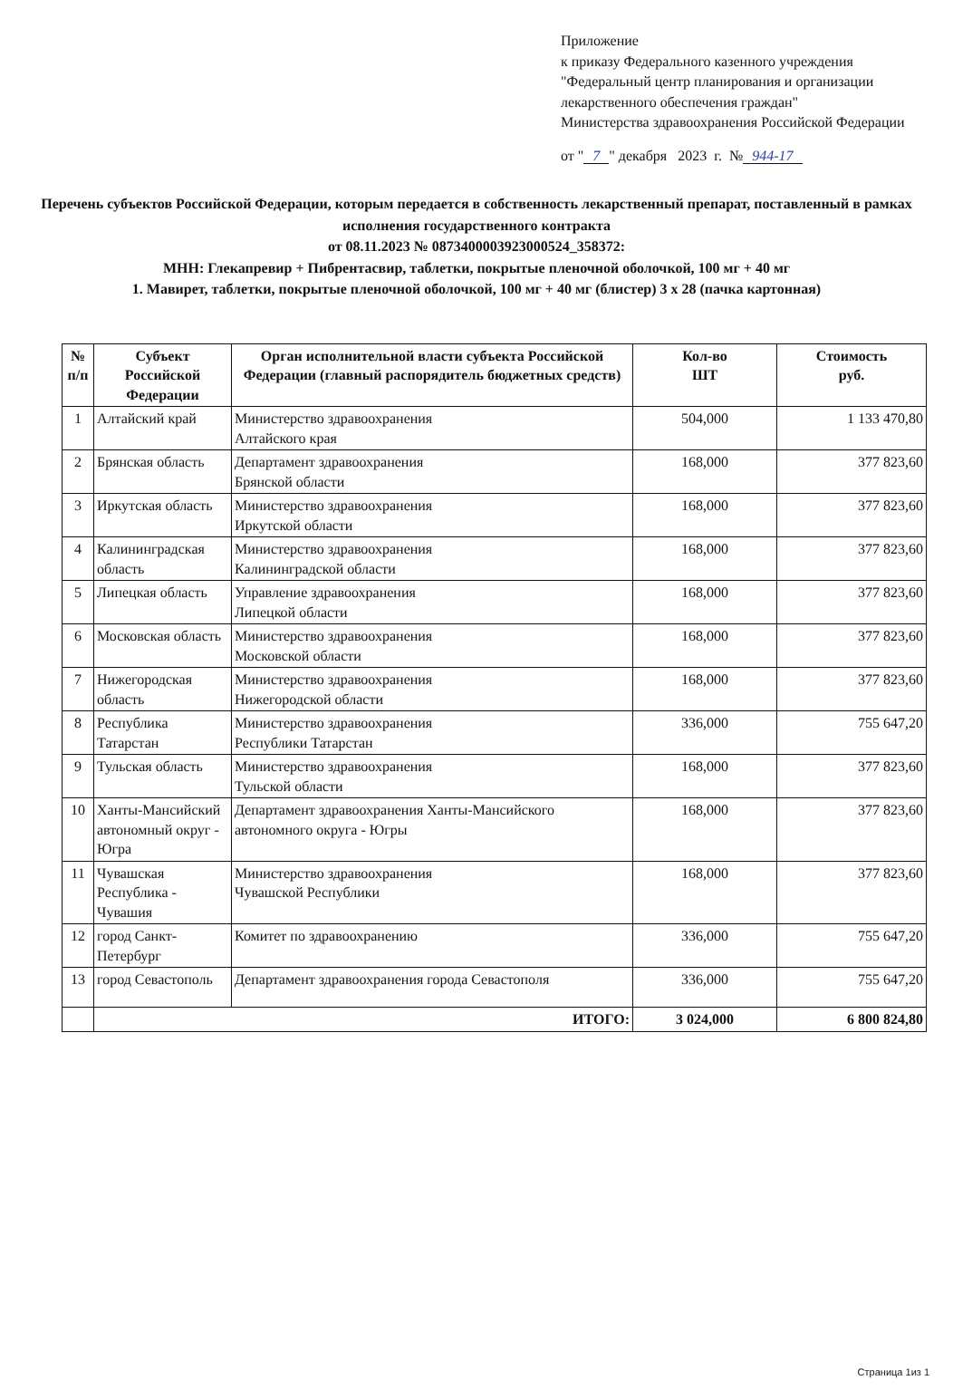Приложение
к приказу Федерального казенного учреждения
"Федеральный центр планирования и организации лекарственного обеспечения граждан"
Министерства здравоохранения Российской Федерации
от " 7 " декабря 2023 г. № 944-17
Перечень субъектов Российской Федерации, которым передается в собственность лекарственный препарат, поставленный в рамках исполнения государственного контракта
от 08.11.2023 № 0873400003923000524_358372:
МНН: Глекапревир + Пибрентасвир, таблетки, покрытые пленочной оболочкой, 100 мг + 40 мг
1. Мавирет, таблетки, покрытые пленочной оболочкой, 100 мг + 40 мг (блистер) 3 х 28 (пачка картонная)
| № п/п | Субъект Российской Федерации | Орган исполнительной власти субъекта Российской Федерации (главный распорядитель бюджетных средств) | Кол-во ШТ | Стоимость руб. |
| --- | --- | --- | --- | --- |
| 1 | Алтайский край | Министерство здравоохранения Алтайского края | 504,000 | 1 133 470,80 |
| 2 | Брянская область | Департамент здравоохранения Брянской области | 168,000 | 377 823,60 |
| 3 | Иркутская область | Министерство здравоохранения Иркутской области | 168,000 | 377 823,60 |
| 4 | Калининградская область | Министерство здравоохранения Калининградской области | 168,000 | 377 823,60 |
| 5 | Липецкая область | Управление здравоохранения Липецкой области | 168,000 | 377 823,60 |
| 6 | Московская область | Министерство здравоохранения Московской области | 168,000 | 377 823,60 |
| 7 | Нижегородская область | Министерство здравоохранения Нижегородской области | 168,000 | 377 823,60 |
| 8 | Республика Татарстан | Министерство здравоохранения Республики Татарстан | 336,000 | 755 647,20 |
| 9 | Тульская область | Министерство здравоохранения Тульской области | 168,000 | 377 823,60 |
| 10 | Ханты-Мансийский автономный округ - Югра | Департамент здравоохранения Ханты-Мансийского автономного округа - Югры | 168,000 | 377 823,60 |
| 11 | Чувашская Республика - Чувашия | Министерство здравоохранения Чувашской Республики | 168,000 | 377 823,60 |
| 12 | город Санкт-Петербург | Комитет по здравоохранению | 336,000 | 755 647,20 |
| 13 | город Севастополь | Департамент здравоохранения города Севастополя | 336,000 | 755 647,20 |
| | ИТОГО: | | 3 024,000 | 6 800 824,80 |
Страница 1из 1